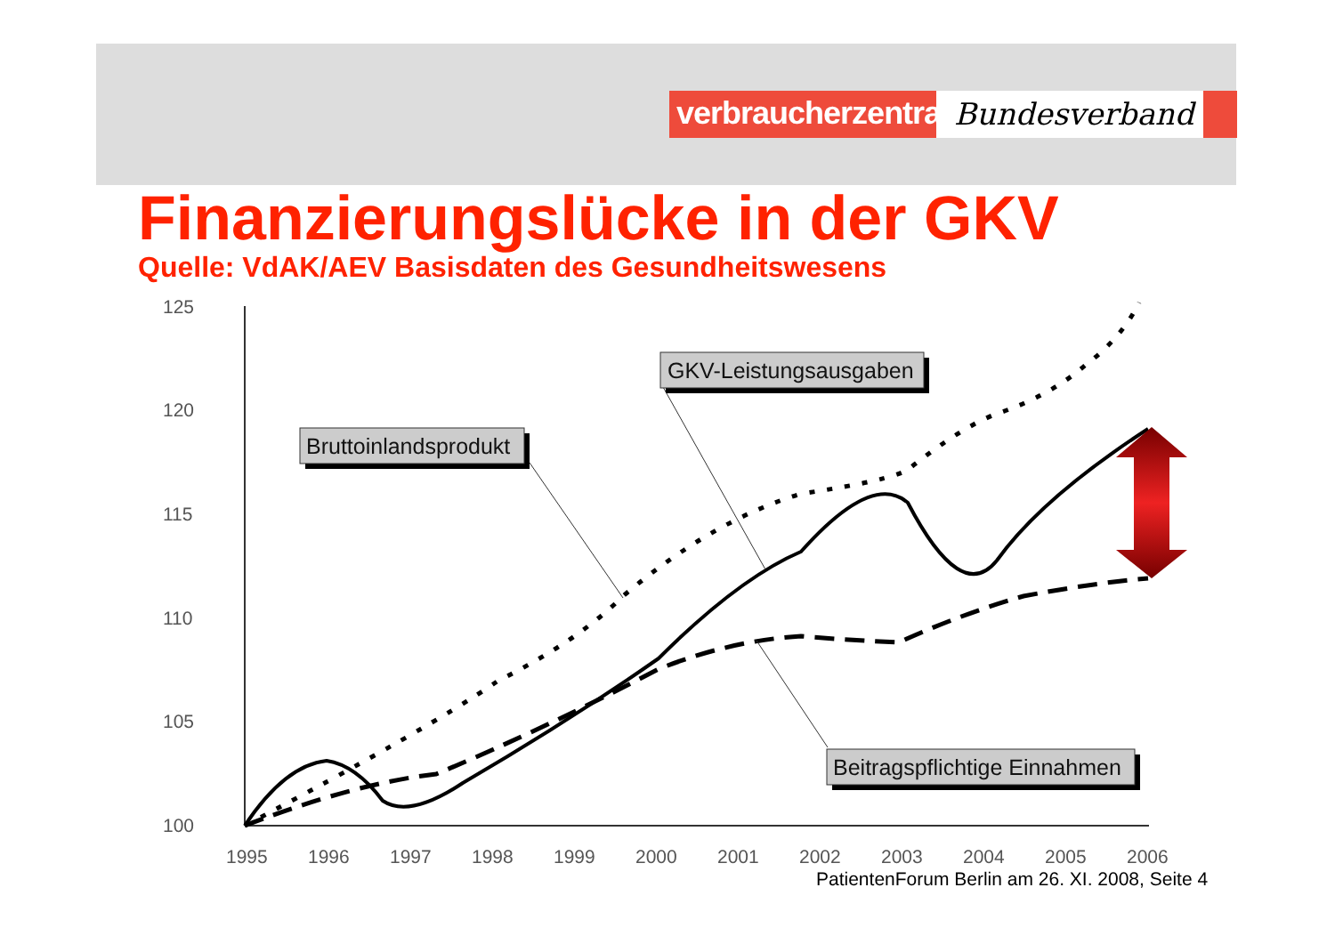verbraucherzentrale
Bundesverband
Finanzierungslücke in der GKV
Quelle: VdAK/AEV Basisdaten des Gesundheitswesens
125
120
115
110
105
100
1995
1996
1997
1998
1999
2000
2001
2002
2003
2004
2005
2006
Bruttoinlandsprodukt
GKV-Leistungsausgaben
Beitragspflichtige Einnahmen
PatientenForum Berlin am 26. XI. 2008, Seite 4